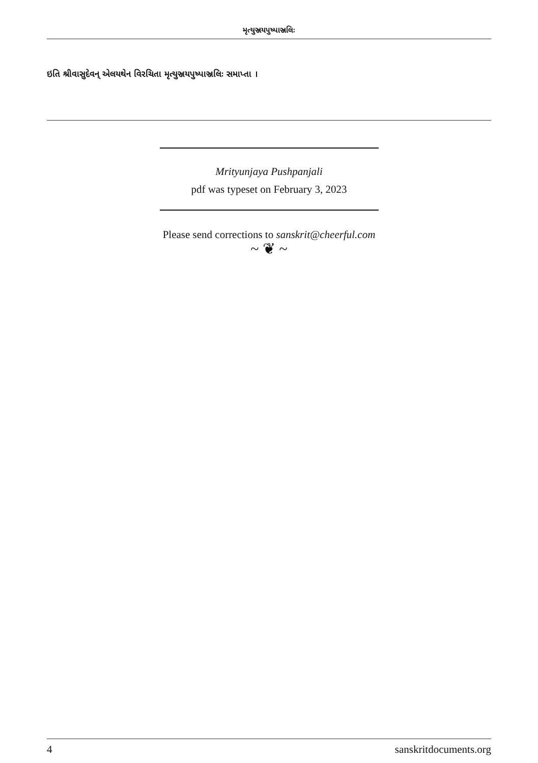મૃત્યુઞ્જયપુષ્પાઞ્જલિઃ
ઇતિ શ્રીવાસુદેવન્ એલયથેન વિરચિતા મૃત્યુઞ્જયપુષ્પાઞ્જલિઃ સમાપ્તા ।
Mrityunjaya Pushpanjali
pdf was typeset on February 3, 2023
Please send corrections to sanskrit@cheerful.com
~ ❦ ~
4 sanskritdocuments.org